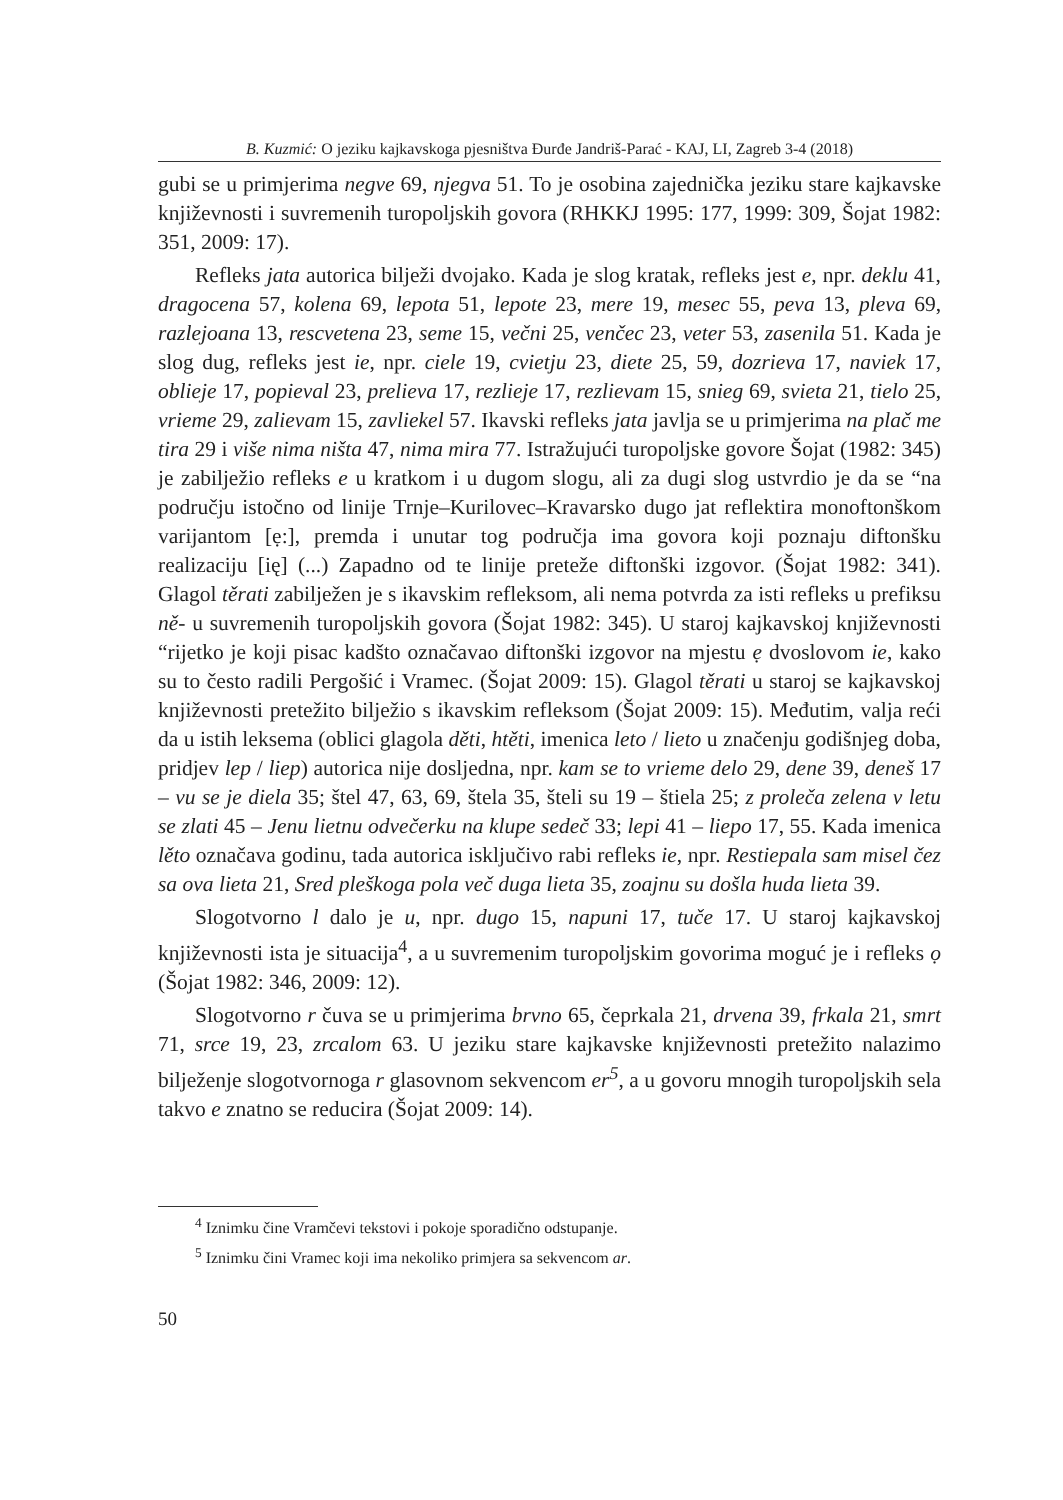B. Kuzmić: O jeziku kajkavskoga pjesništva Đurđe Jandriš-Parać - KAJ, LI, Zagreb 3-4 (2018)
gubi se u primjerima negve 69, njegva 51. To je osobina zajednička jeziku stare kajkavske književnosti i suvremenih turopoljskih govora (RHKKJ 1995: 177, 1999: 309, Šojat 1982: 351, 2009: 17).
Refleks jata autorica bilježi dvojako. Kada je slog kratak, refleks jest e, npr. deklu 41, dragocena 57, kolena 69, lepota 51, lepote 23, mere 19, mesec 55, peva 13, pleva 69, razlejoana 13, rescvetena 23, seme 15, večni 25, venčec 23, veter 53, zasenila 51. Kada je slog dug, refleks jest ie, npr. ciele 19, cvietju 23, diete 25, 59, dozrieva 17, naviek 17, oblieje 17, popieval 23, prelieva 17, rezlieje 17, rezlievam 15, snieg 69, svieta 21, tielo 25, vrieme 29, zalievam 15, zavliekel 57. Ikavski refleks jata javlja se u primjerima na plač me tira 29 i više nima ništa 47, nima mira 77. Istražujući turopoljske govore Šojat (1982: 345) je zabilježio refleks e u kratkom i u dugom slogu, ali za dugi slog ustvrdio je da se “na području istočno od linije Trnje–Kurilovec–Kravarsko dugo jat reflektira monoftonškom varijantom [ẹ:], premda i unutar tog područja ima govora koji poznaju diftonšku realizaciju [ię] (...) Zapadno od te linije preteže diftonški izgovor. (Šojat 1982: 341). Glagol těrati zabilježen je s ikavskim refleksom, ali nema potvrda za isti refleks u prefiksu ně- u suvremenih turopoljskih govora (Šojat 1982: 345). U staroj kajkavskoj književnosti “rijetko je koji pisac kadšto označavao diftonški izgovor na mjestu ẹ dvoslovom ie, kako su to često radili Pergošić i Vramec. (Šojat 2009: 15). Glagol těrati u staroj se kajkavskoj književnosti pretežito bilježio s ikavskim refleksom (Šojat 2009: 15). Međutim, valja reći da u istih leksema (oblici glagola děti, htěti, imenica leto / lieto u značenju godišnjeg doba, pridjev lep / liep) autorica nije dosljedna, npr. kam se to vrieme delo 29, dene 39, deneš 17 – vu se je diela 35; štel 47, 63, 69, štela 35, šteli su 19 – štiela 25; z proleča zelena v letu se zlati 45 – Jenu lietnu odvečerku na klupe sedeč 33; lepi 41 – liepo 17, 55. Kada imenica lěto označava godinu, tada autorica isključivo rabi refleks ie, npr. Restiepala sam misel čez sa ova lieta 21, Sred pleškoga pola več duga lieta 35, zoajnu su došla huda lieta 39.
Slogotvorno l dalo je u, npr. dugo 15, napuni 17, tuče 17. U staroj kajkavskoj književnosti ista je situacija<sup>4</sup>, a u suvremenim turopoljskim govorima moguć je i refleks ọ (Šojat 1982: 346, 2009: 12).
Slogotvorno r čuva se u primjerima brvno 65, čeprkala 21, drvena 39, frkala 21, smrt 71, srce 19, 23, zrcalom 63. U jeziku stare kajkavske književnosti pretežito nalazimo bilježenje slogotvornoga r glasovnom sekvencom er<sup>5</sup>, a u govoru mnogih turopoljskih sela takvo e znatno se reducira (Šojat 2009: 14).
<sup>4</sup> Iznimku čine Vramčevi tekstovi i pokoje sporadično odstupanje.
<sup>5</sup> Iznimku čini Vramec koji ima nekoliko primjera sa sekvencom ar.
50